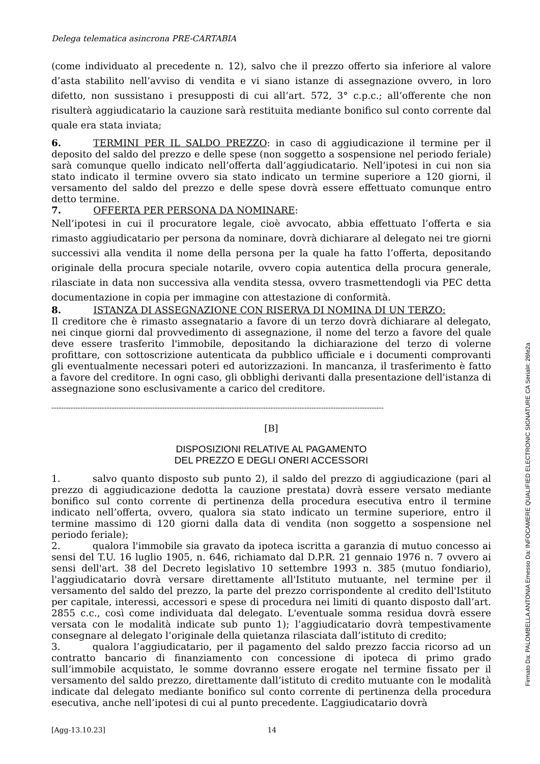Delega telematica asincrona PRE-CARTABIA
(come individuato al precedente n. 12), salvo che il prezzo offerto sia inferiore al valore d’asta stabilito nell’avviso di vendita e vi siano istanze di assegnazione ovvero, in loro difetto, non sussistano i presupposti di cui all’art. 572, 3° c.p.c.; all’offerente che non risulterà aggiudicatario la cauzione sarà restituita mediante bonifico sul conto corrente dal quale era stata inviata;
6. TERMINI PER IL SALDO PREZZO: in caso di aggiudicazione il termine per il deposito del saldo del prezzo e delle spese (non soggetto a sospensione nel periodo feriale) sarà comunque quello indicato nell’offerta dall’aggiudicatario. Nell’ipotesi in cui non sia stato indicato il termine ovvero sia stato indicato un termine superiore a 120 giorni, il versamento del saldo del prezzo e delle spese dovrà essere effettuato comunque entro detto termine.
7. OFFERTA PER PERSONA DA NOMINARE:
Nell’ipotesi in cui il procuratore legale, cioè avvocato, abbia effettuato l’offerta e sia rimasto aggiudicatario per persona da nominare, dovrà dichiarare al delegato nei tre giorni successivi alla vendita il nome della persona per la quale ha fatto l’offerta, depositando originale della procura speciale notarile, ovvero copia autentica della procura generale, rilasciate in data non successiva alla vendita stessa, ovvero trasmettendogli via PEC detta documentazione in copia per immagine con attestazione di conformità.
8. ISTANZA DI ASSEGNAZIONE CON RISERVA DI NOMINA DI UN TERZO:
Il creditore che è rimasto assegnatario a favore di un terzo dovrà dichiarare al delegato, nei cinque giorni dal provvedimento di assegnazione, il nome del terzo a favore del quale deve essere trasferito l'immobile, depositando la dichiarazione del terzo di volerne profittare, con sottoscrizione autenticata da pubblico ufficiale e i documenti comprovanti gli eventualmente necessari poteri ed autorizzazioni. In mancanza, il trasferimento è fatto a favore del creditore. In ogni caso, gli obblighi derivanti dalla presentazione dell'istanza di assegnazione sono esclusivamente a carico del creditore.
------------------------------------------------------------------------------------------------------------------------------------------
[B]
DISPOSIZIONI RELATIVE AL PAGAMENTO
DEL PREZZO E DEGLI ONERI ACCESSORI
1. salvo quanto disposto sub punto 2), il saldo del prezzo di aggiudicazione (pari al prezzo di aggiudicazione dedotta la cauzione prestata) dovrà essere versato mediante bonifico sul conto corrente di pertinenza della procedura esecutiva entro il termine indicato nell’offerta, ovvero, qualora sia stato indicato un termine superiore, entro il termine massimo di 120 giorni dalla data di vendita (non soggetto a sospensione nel periodo feriale);
2. qualora l'immobile sia gravato da ipoteca iscritta a garanzia di mutuo concesso ai sensi del T.U. 16 luglio 1905, n. 646, richiamato dal D.P.R. 21 gennaio 1976 n. 7 ovvero ai sensi dell'art. 38 del Decreto legislativo 10 settembre 1993 n. 385 (mutuo fondiario), l'aggiudicatario dovrà versare direttamente all'Istituto mutuante, nel termine per il versamento del saldo del prezzo, la parte del prezzo corrispondente al credito dell'Istituto per capitale, interessi, accessori e spese di procedura nei limiti di quanto disposto dall’art. 2855 c.c., così come individuata dal delegato. L'eventuale somma residua dovrà essere versata con le modalità indicate sub punto 1); l’aggiudicatario dovrà tempestivamente consegnare al delegato l’originale della quietanza rilasciata dall’istituto di credito;
3. qualora l’aggiudicatario, per il pagamento del saldo prezzo faccia ricorso ad un contratto bancario di finanziamento con concessione di ipoteca di primo grado sull’immobile acquistato, le somme dovranno essere erogate nel termine fissato per il versamento del saldo prezzo, direttamente dall’istituto di credito mutuante con le modalità indicate dal delegato mediante bonifico sul conto corrente di pertinenza della procedura esecutiva, anche nell’ipotesi di cui al punto precedente. L’aggiudicatario dovrà
[Agg-13.10.23] 14
Firmato Da: PALOMBELLA ANTONIA Emesso Da: INFOCAMERE QUALIFIED ELECTRONIC SIGNATURE CA Serial#: 26fe2a